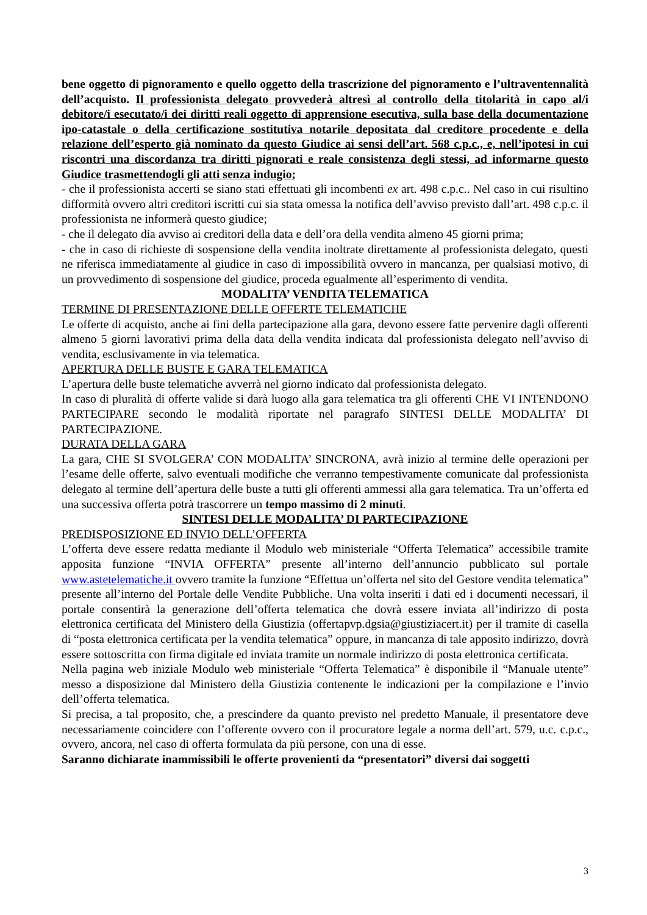bene oggetto di pignoramento e quello oggetto della trascrizione del pignoramento e l’ultraventennalità dell’acquisto. Il professionista delegato provvederà altresì al controllo della titolarità in capo al/i debitore/i esecutato/i dei diritti reali oggetto di apprensione esecutiva, sulla base della documentazione ipo-catastale o della certificazione sostitutiva notarile depositata dal creditore procedente e della relazione dell’esperto già nominato da questo Giudice ai sensi dell’art. 568 c.p.c., e, nell’ipotesi in cui riscontri una discordanza tra diritti pignorati e reale consistenza degli stessi, ad informarne questo Giudice trasmettendogli gli atti senza indugio;
- che il professionista accerti se siano stati effettuati gli incombenti ex art. 498 c.p.c.. Nel caso in cui risultino difformità ovvero altri creditori iscritti cui sia stata omessa la notifica dell’avviso previsto dall’art. 498 c.p.c. il professionista ne informerà questo giudice;
- che il delegato dia avviso ai creditori della data e dell’ora della vendita almeno 45 giorni prima;
- che in caso di richieste di sospensione della vendita inoltrate direttamente al professionista delegato, questi ne riferisca immediatamente al giudice in caso di impossibilità ovvero in mancanza, per qualsiasi motivo, di un provvedimento di sospensione del giudice, proceda egualmente all’esperimento di vendita.
MODALITA’ VENDITA TELEMATICA
TERMINE DI PRESENTAZIONE DELLE OFFERTE TELEMATICHE
Le offerte di acquisto, anche ai fini della partecipazione alla gara, devono essere fatte pervenire dagli offerenti almeno 5 giorni lavorativi prima della data della vendita indicata dal professionista delegato nell’avviso di vendita, esclusivamente in via telematica.
APERTURA DELLE BUSTE E GARA TELEMATICA
L’apertura delle buste telematiche avverrà nel giorno indicato dal professionista delegato.
In caso di pluralità di offerte valide si darà luogo alla gara telematica tra gli offerenti CHE VI INTENDONO PARTECIPARE secondo le modalità riportate nel paragrafo SINTESI DELLE MODALITA’ DI PARTECIPAZIONE.
DURATA DELLA GARA
La gara, CHE SI SVOLGERA’ CON MODALITA’ SINCRONA, avrà inizio al termine delle operazioni per l’esame delle offerte, salvo eventuali modifiche che verranno tempestivamente comunicate dal professionista delegato al termine dell’apertura delle buste a tutti gli offerenti ammessi alla gara telematica. Tra un’offerta ed una successiva offerta potrà trascorrere un tempo massimo di 2 minuti.
SINTESI DELLE MODALITA’ DI PARTECIPAZIONE
PREDISPOSIZIONE ED INVIO DELL’OFFERTA
L’offerta deve essere redatta mediante il Modulo web ministeriale “Offerta Telematica” accessibile tramite apposita funzione “INVIA OFFERTA” presente all’interno dell’annuncio pubblicato sul portale www.astetelematiche.it ovvero tramite la funzione “Effettua un’offerta nel sito del Gestore vendita telematica” presente all’interno del Portale delle Vendite Pubbliche. Una volta inseriti i dati ed i documenti necessari, il portale consentirà la generazione dell’offerta telematica che dovrà essere inviata all’indirizzo di posta elettronica certificata del Ministero della Giustizia (offertapvp.dgsia@giustiziacert.it) per il tramite di casella di “posta elettronica certificata per la vendita telematica” oppure, in mancanza di tale apposito indirizzo, dovrà essere sottoscritta con firma digitale ed inviata tramite un normale indirizzo di posta elettronica certificata.
Nella pagina web iniziale Modulo web ministeriale “Offerta Telematica” è disponibile il “Manuale utente” messo a disposizione dal Ministero della Giustizia contenente le indicazioni per la compilazione e l’invio dell’offerta telematica.
Si precisa, a tal proposito, che, a prescindere da quanto previsto nel predetto Manuale, il presentatore deve necessariamente coincidere con l’offerente ovvero con il procuratore legale a norma dell’art. 579, u.c. c.p.c., ovvero, ancora, nel caso di offerta formulata da più persone, con una di esse.
Saranno dichiarate inammissibili le offerte provenienti da “presentatori” diversi dai soggetti
3